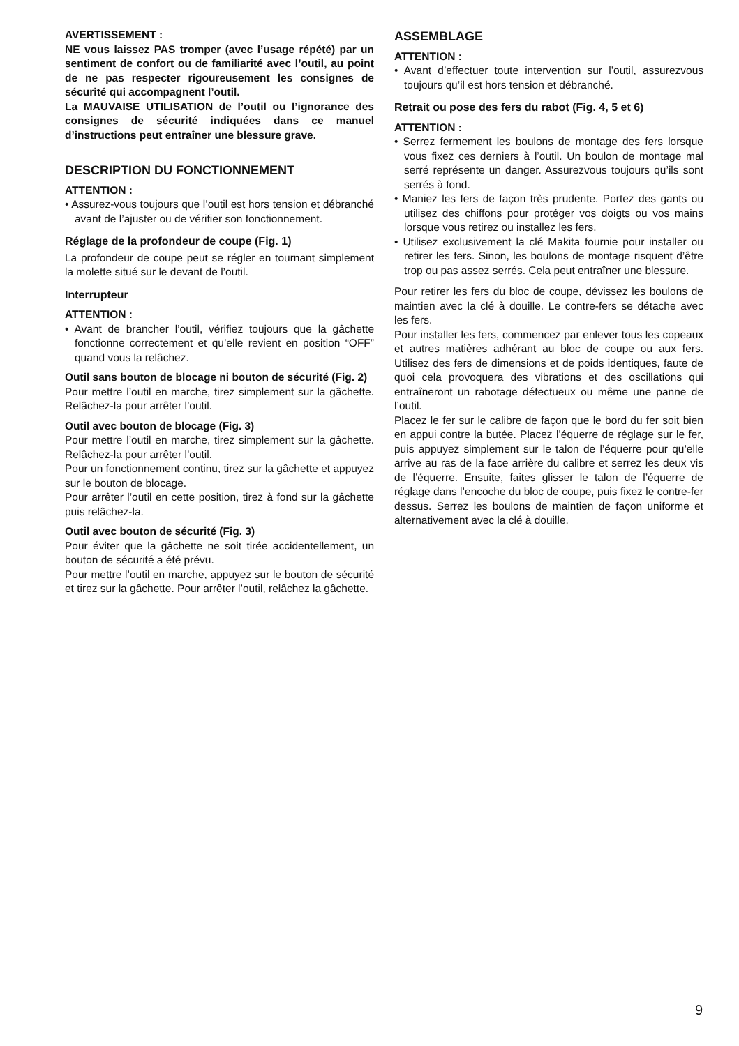AVERTISSEMENT :
NE vous laissez PAS tromper (avec l’usage répété) par un sentiment de confort ou de familiarité avec l’outil, au point de ne pas respecter rigoureusement les consignes de sécurité qui accompagnent l’outil.
La MAUVAISE UTILISATION de l’outil ou l’ignorance des consignes de sécurité indiquées dans ce manuel d’instructions peut entraîner une blessure grave.
DESCRIPTION DU FONCTIONNEMENT
ATTENTION :
• Assurez-vous toujours que l’outil est hors tension et débranché avant de l’ajuster ou de vérifier son fonctionnement.
Réglage de la profondeur de coupe (Fig. 1)
La profondeur de coupe peut se régler en tournant simplement la molette situé sur le devant de l’outil.
Interrupteur
ATTENTION :
• Avant de brancher l’outil, vérifiez toujours que la gâchette fonctionne correctement et qu’elle revient en position “OFF” quand vous la relâchez.
Outil sans bouton de blocage ni bouton de sécurité (Fig. 2)
Pour mettre l’outil en marche, tirez simplement sur la gâchette. Relâchez-la pour arrêter l’outil.
Outil avec bouton de blocage (Fig. 3)
Pour mettre l’outil en marche, tirez simplement sur la gâchette. Relâchez-la pour arrêter l’outil.
Pour un fonctionnement continu, tirez sur la gâchette et appuyez sur le bouton de blocage.
Pour arrêter l’outil en cette position, tirez à fond sur la gâchette puis relâchez-la.
Outil avec bouton de sécurité (Fig. 3)
Pour éviter que la gâchette ne soit tirée accidentellement, un bouton de sécurité a été prévu.
Pour mettre l’outil en marche, appuyez sur le bouton de sécurité et tirez sur la gâchette. Pour arrêter l’outil, relâchez la gâchette.
ASSEMBLAGE
ATTENTION :
• Avant d’effectuer toute intervention sur l’outil, assurezvous toujours qu’il est hors tension et débranché.
Retrait ou pose des fers du rabot (Fig. 4, 5 et 6)
ATTENTION :
• Serrez fermement les boulons de montage des fers lorsque vous fixez ces derniers à l’outil. Un boulon de montage mal serré représente un danger. Assurezvous toujours qu’ils sont serrés à fond.
• Maniez les fers de façon très prudente. Portez des gants ou utilisez des chiffons pour protéger vos doigts ou vos mains lorsque vous retirez ou installez les fers.
• Utilisez exclusivement la clé Makita fournie pour installer ou retirer les fers. Sinon, les boulons de montage risquent d’être trop ou pas assez serrés. Cela peut entraîner une blessure.
Pour retirer les fers du bloc de coupe, dévissez les boulons de maintien avec la clé à douille. Le contre-fers se détache avec les fers.
Pour installer les fers, commencez par enlever tous les copeaux et autres matières adhérant au bloc de coupe ou aux fers. Utilisez des fers de dimensions et de poids identiques, faute de quoi cela provoquera des vibrations et des oscillations qui entraîneront un rabotage défectueux ou même une panne de l’outil.
Placez le fer sur le calibre de façon que le bord du fer soit bien en appui contre la butée. Placez l’équerre de réglage sur le fer, puis appuyez simplement sur le talon de l’équerre pour qu’elle arrive au ras de la face arrière du calibre et serrez les deux vis de l’équerre. Ensuite, faites glisser le talon de l’équerre de réglage dans l’encoche du bloc de coupe, puis fixez le contre-fer dessus. Serrez les boulons de maintien de façon uniforme et alternativement avec la clé à douille.
9